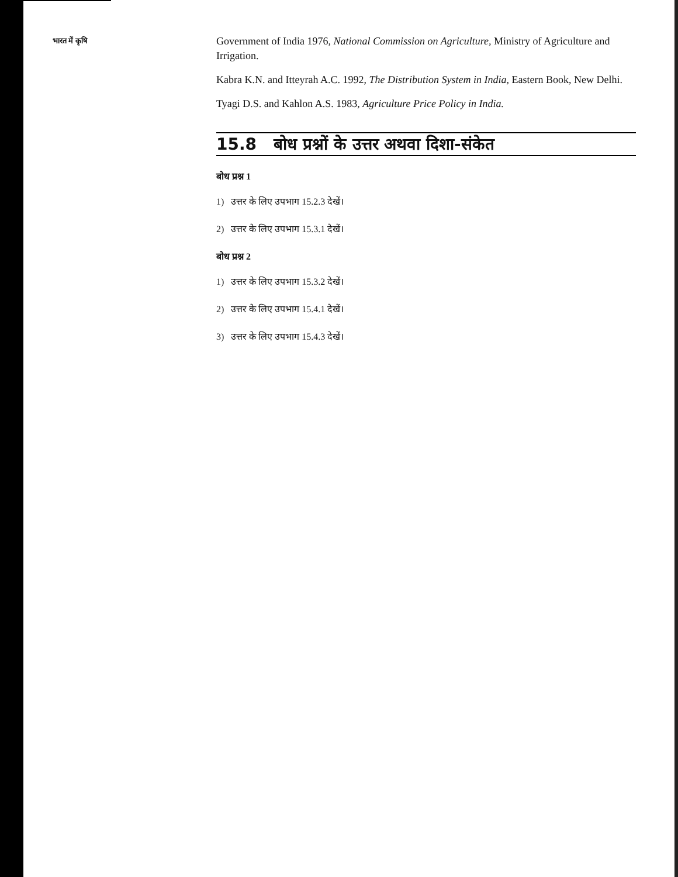भारत में कृषि
Government of India 1976, National Commission on Agriculture, Ministry of Agriculture and Irrigation.
Kabra K.N. and Itteyrah A.C. 1992, The Distribution System in India, Eastern Book, New Delhi.
Tyagi D.S. and Kahlon A.S. 1983, Agriculture Price Policy in India.
15.8 बोध प्रश्नों के उत्तर अथवा दिशा-संकेत
बोध प्रश्न 1
1) उत्तर के लिए उपभाग 15.2.3 देखें।
2) उत्तर के लिए उपभाग 15.3.1 देखें।
बोध प्रश्न 2
1) उत्तर के लिए उपभाग 15.3.2 देखें।
2) उत्तर के लिए उपभाग 15.4.1 देखें।
3) उत्तर के लिए उपभाग 15.4.3 देखें।